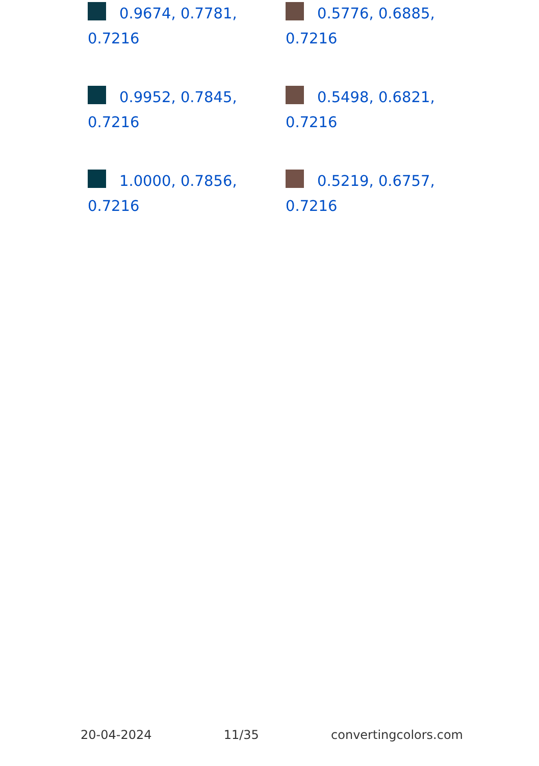0.9674, 0.7781, 0.7216 0.5776, 0.6885, 0.7216
0.9952, 0.7845, 0.7216 0.5498, 0.6821, 0.7216
1.0000, 0.7856, 0.7216 0.5219, 0.6757, 0.7216
20-04-2024 11/35 convertingcolors.com